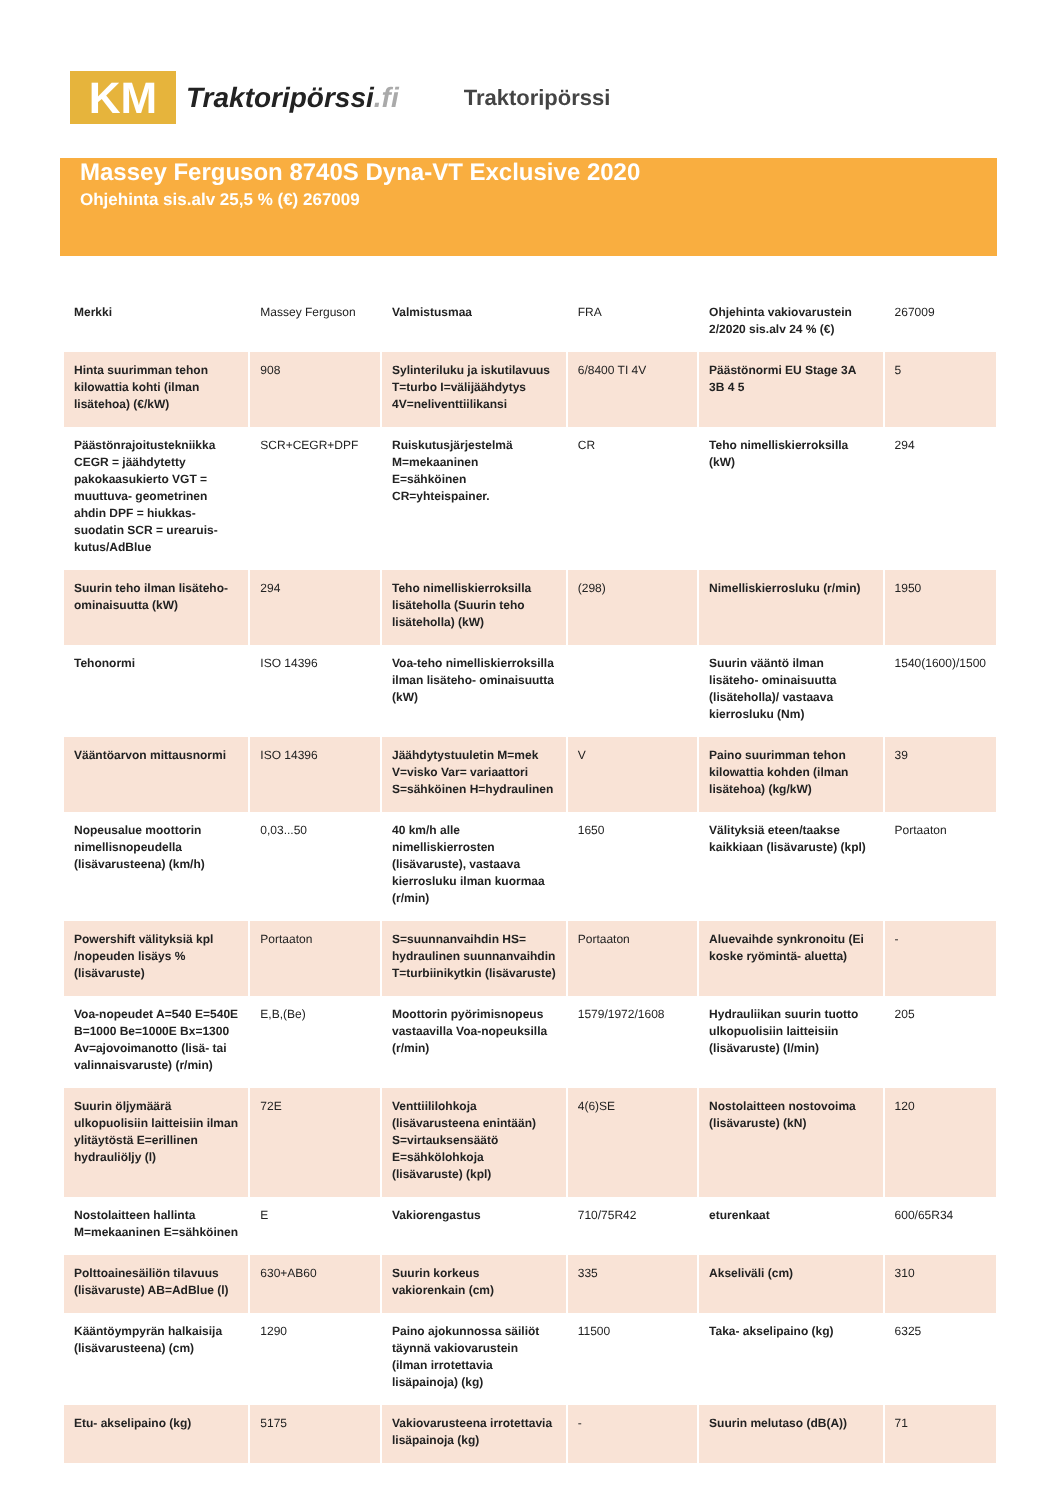KM
Traktoripörssi.fi
Traktoripörssi
Massey Ferguson 8740S Dyna-VT Exclusive 2020
Ohjehinta sis.alv 25,5 % (€) 267009
| Merkki | Massey Ferguson | Valmistusmaa | FRA | Ohjehinta vakiovarustein 2/2020 sis.alv 24 % (€) | 267009 |
| Hinta suurimman tehon kilowattia kohti (ilman lisätehoa) (€/kW) | 908 | Sylinteriluku ja iskutilavuus T=turbo I=välijäähdytys 4V=neliventtiilikansi | 6/8400 TI 4V | Päästönormi EU Stage 3A 3B 4 5 | 5 |
| Päästönrajoitustekniikka CEGR = jäähdytetty pakokaasukierto VGT = muuttuva- geometrinen ahdin DPF = hiukkas- suodatin SCR = urearuis- kutus/AdBlue | SCR+CEGR+DPF | Ruiskutusjärjestelmä M=mekaaninen E=sähköinen CR=yhteispainer. | CR | Teho nimelliskierroksilla (kW) | 294 |
| Suurin teho ilman lisäteho- ominaisuutta (kW) | 294 | Teho nimelliskierroksilla lisäteholla (Suurin teho lisäteholla) (kW) | (298) | Nimelliskierrosluku (r/min) | 1950 |
| Tehonormi | ISO 14396 | Voa-teho nimelliskierroksilla ilman lisäteho- ominaisuutta (kW) | | Suurin vääntö ilman lisäteho- ominaisuutta (lisäteholla)/ vastaava kierrosluku (Nm) | 1540(1600)/1500 |
| Vääntöarvon mittausnormi | ISO 14396 | Jäähdytystuuletin M=mek V=visko Var= variaattori S=sähköinen H=hydraulinen | V | Paino suurimman tehon kilowattia kohden (ilman lisätehoa) (kg/kW) | 39 |
| Nopeusalue moottorin nimellisnopeudella (lisävarusteena) (km/h) | 0,03...50 | 40 km/h alle nimelliskierrosten (lisävaruste), vastaava kierrosluku ilman kuormaa (r/min) | 1650 | Välityksiä eteen/taakse kaikkiaan (lisävaruste) (kpl) | Portaaton |
| Powershift välityksiä kpl /nopeuden lisäys % (lisävaruste) | Portaaton | S=suunnanvaihdin HS= hydraulinen suunnanvaihdin T=turbiinikytkin (lisävaruste) | Portaaton | Aluevaihde synkronoitu (Ei koske ryömintä- aluetta) | - |
| Voa-nopeudet A=540 E=540E B=1000 Be=1000E Bx=1300 Av=ajovoimanotto (lisä- tai valinnaisvaruste) (r/min) | E,B,(Be) | Moottorin pyörimisnopeus vastaavilla Voa-nopeuksilla (r/min) | 1579/1972/1608 | Hydrauliikan suurin tuotto ulkopuolisiin laitteisiin (lisävaruste) (l/min) | 205 |
| Suurin öljymäärä ulkopuolisiin laitteisiin ilman ylitäytöstä E=erillinen hydrauliöljy (l) | 72E | Venttiililohkoja (lisävarusteena enintään) S=virtauksensäätö E=sähkölohkoja (lisävaruste) (kpl) | 4(6)SE | Nostolaitteen nostovoima (lisävaruste) (kN) | 120 |
| Nostolaitteen hallinta M=mekaaninen E=sähköinen | E | Vakiorengastus | 710/75R42 | eturenkaat | 600/65R34 |
| Polttoainesäiliön tilavuus (lisävaruste) AB=AdBlue (l) | 630+AB60 | Suurin korkeus vakiorenkain (cm) | 335 | Akseliväli (cm) | 310 |
| Kääntöympyrän halkaisija (lisävarusteena) (cm) | 1290 | Paino ajokunnossa säiliöt täynnä vakiovarustein (ilman irrotettavia lisäpainoja) (kg) | 11500 | Taka- akselipaino (kg) | 6325 |
| Etu- akselipaino (kg) | 5175 | Vakiovarusteena irrotettavia lisäpainoja (kg) | - | Suurin melutaso (dB(A)) | 71 |